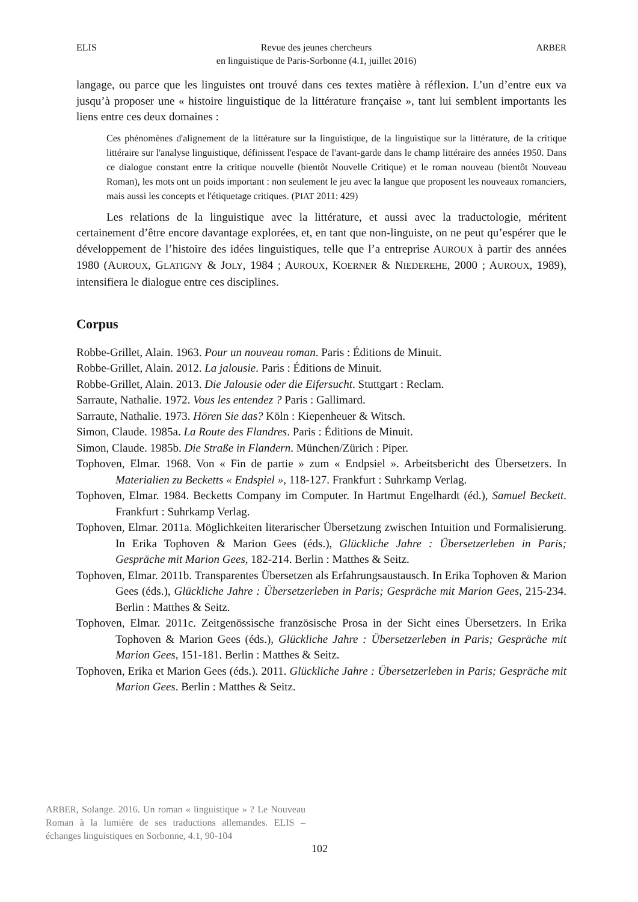ELIS Revue des jeunes chercheurs
en linguistique de Paris-Sorbonne (4.1, juillet 2016) ARBER
langage, ou parce que les linguistes ont trouvé dans ces textes matière à réflexion. L’un d’entre eux va jusqu’à proposer une « histoire linguistique de la littérature française », tant lui semblent importants les liens entre ces deux domaines :
Ces phénomènes d'alignement de la littérature sur la linguistique, de la linguistique sur la littérature, de la critique littéraire sur l'analyse linguistique, définissent l'espace de l'avant-garde dans le champ littéraire des années 1950. Dans ce dialogue constant entre la critique nouvelle (bientôt Nouvelle Critique) et le roman nouveau (bientôt Nouveau Roman), les mots ont un poids important : non seulement le jeu avec la langue que proposent les nouveaux romanciers, mais aussi les concepts et l'étiquetage critiques. (PIAT 2011: 429)
Les relations de la linguistique avec la littérature, et aussi avec la traductologie, méritent certainement d’être encore davantage explorées, et, en tant que non-linguiste, on ne peut qu’espérer que le développement de l’histoire des idées linguistiques, telle que l’a entreprise AUROUX à partir des années 1980 (AUROUX, GLATIGNY & JOLY, 1984 ; AUROUX, KOERNER & NIEDEREHE, 2000 ; AUROUX, 1989), intensifiera le dialogue entre ces disciplines.
Corpus
Robbe-Grillet, Alain. 1963. Pour un nouveau roman. Paris : Éditions de Minuit.
Robbe-Grillet, Alain. 2012. La jalousie. Paris : Éditions de Minuit.
Robbe-Grillet, Alain. 2013. Die Jalousie oder die Eifersucht. Stuttgart : Reclam.
Sarraute, Nathalie. 1972. Vous les entendez ? Paris : Gallimard.
Sarraute, Nathalie. 1973. Hören Sie das? Köln : Kiepenheuer & Witsch.
Simon, Claude. 1985a. La Route des Flandres. Paris : Éditions de Minuit.
Simon, Claude. 1985b. Die Straße in Flandern. München/Zürich : Piper.
Tophoven, Elmar. 1968. Von « Fin de partie » zum « Endpsiel ». Arbeitsbericht des Übersetzers. In Materialien zu Becketts « Endspiel », 118-127. Frankfurt : Suhrkamp Verlag.
Tophoven, Elmar. 1984. Becketts Company im Computer. In Hartmut Engelhardt (éd.), Samuel Beckett. Frankfurt : Suhrkamp Verlag.
Tophoven, Elmar. 2011a. Möglichkeiten literarischer Übersetzung zwischen Intuition und Formalisierung. In Erika Tophoven & Marion Gees (éds.), Glückliche Jahre : Übersetzerleben in Paris; Gespräche mit Marion Gees, 182-214. Berlin : Matthes & Seitz.
Tophoven, Elmar. 2011b. Transparentes Übersetzen als Erfahrungsaustausch. In Erika Tophoven & Marion Gees (éds.), Glückliche Jahre : Übersetzerleben in Paris; Gespräche mit Marion Gees, 215-234. Berlin : Matthes & Seitz.
Tophoven, Elmar. 2011c. Zeitgenössische französische Prosa in der Sicht eines Übersetzers. In Erika Tophoven & Marion Gees (éds.), Glückliche Jahre : Übersetzerleben in Paris; Gespräche mit Marion Gees, 151-181. Berlin : Matthes & Seitz.
Tophoven, Erika et Marion Gees (éds.). 2011. Glückliche Jahre : Übersetzerleben in Paris; Gespräche mit Marion Gees. Berlin : Matthes & Seitz.
ARBER, Solange. 2016. Un roman « linguistique » ? Le Nouveau Roman à la lumière de ses traductions allemandes. ELIS – échanges linguistiques en Sorbonne, 4.1, 90-104
102